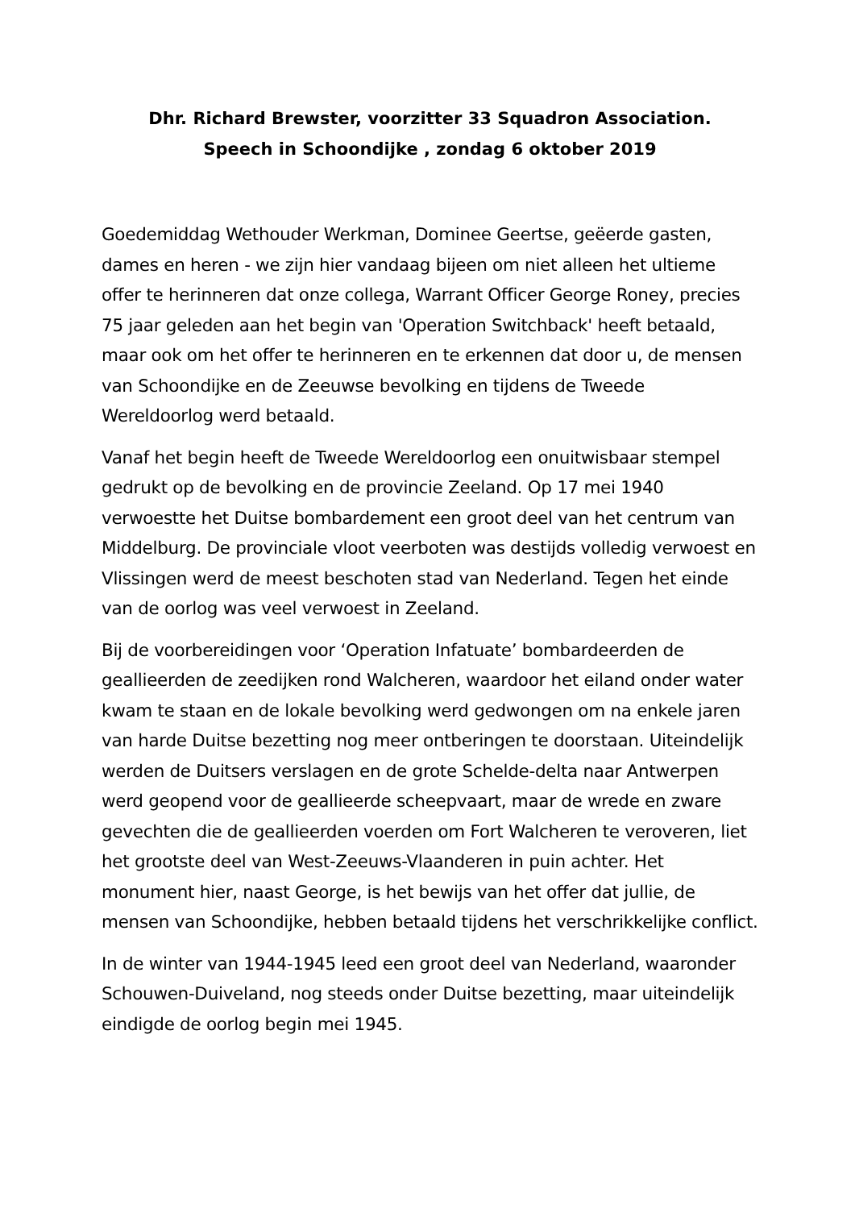Dhr. Richard Brewster, voorzitter 33 Squadron Association.
Speech in Schoondijke , zondag 6 oktober 2019
Goedemiddag Wethouder Werkman, Dominee Geertse, geëerde gasten, dames en heren - we zijn hier vandaag bijeen om niet alleen het ultieme offer te herinneren dat onze collega, Warrant Officer George Roney, precies 75 jaar geleden aan het begin van 'Operation Switchback' heeft betaald, maar ook om het offer te herinneren en te erkennen dat door u, de mensen van Schoondijke en de Zeeuwse bevolking en tijdens de Tweede Wereldoorlog werd betaald.
Vanaf het begin heeft de Tweede Wereldoorlog een onuitwisbaar stempel gedrukt op de bevolking en de provincie Zeeland. Op 17 mei 1940 verwoestte het Duitse bombardement een groot deel van het centrum van Middelburg. De provinciale vloot veerboten was destijds volledig verwoest en Vlissingen werd de meest beschoten stad van Nederland. Tegen het einde van de oorlog was veel verwoest in Zeeland.
Bij de voorbereidingen voor ‘Operation Infatuate’ bombardeerden de geallieerden de zeedijken rond Walcheren, waardoor het eiland onder water kwam te staan en de lokale bevolking werd gedwongen om na enkele jaren van harde Duitse bezetting nog meer ontberingen te doorstaan. Uiteindelijk werden de Duitsers verslagen en de grote Schelde-delta naar Antwerpen werd geopend voor de geallieerde scheepvaart, maar de wrede en zware gevechten die de geallieerden voerden om Fort Walcheren te veroveren, liet het grootste deel van West-Zeeuws-Vlaanderen in puin achter. Het monument hier, naast George, is het bewijs van het offer dat jullie, de mensen van Schoondijke, hebben betaald tijdens het verschrikkelijke conflict.
In de winter van 1944-1945 leed een groot deel van Nederland, waaronder Schouwen-Duiveland, nog steeds onder Duitse bezetting, maar uiteindelijk eindigde de oorlog begin mei 1945.